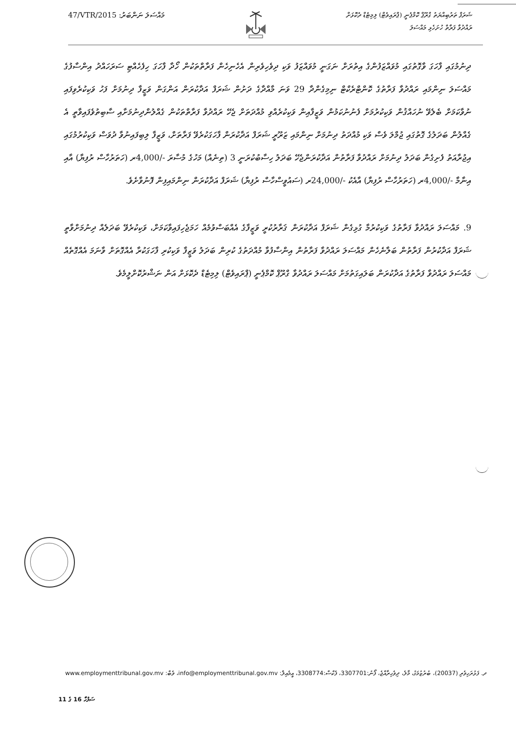47/VTR/2015 :މައްސަލަ ނަންބަރު
ޝަރަފް ތަރުބިއްޔަތު ގްރޫޕް ކޮމްޕެނީ (ޕްރައިވެޓް) ލިމިޓެޑް ދެކޮޅަށް
ރައްދުވާ ފަރާތް ހުށަހެޅި މައްސަލަ
ދިނުމުގައި ފާހަގަ ވާގޮތުގައި މުވައްޒަފުންގެ އިތުރަށް ނަގަނީ މުވައްޒަފު ވަކި ދިވެހިވެރިން އެހެނިހެން ފަރާތްތަކުން ހޯދާ ފާހަގަ ހިފެހެއްޓި ސަރަހައްދު އިންސާފުގެ މައްސަލަ ނިންމައި ރައްދުވާ ފަރާތުގެ ކޮންޓްރެކްޓް ނިމިގެންދާ 29 ވަނަ މާއްދާގެ ދަށުން ޝަރަފް އަދާކުރަން އަންގަން ވަޒީފާ ދިނުމަށް ފަހު ވަކިކުރެވިފައި ނުވާކަމަށް ބެލެވޭ ނުހައްޤުން ވަކިކުރުމަށް ފެނުނުކަމުން ވަޒީފާއިން ވަކިކުރެއްވި މުއްދަތަށް ޖެހޭ ރައްދުވާ ފަރާތްތަކުން ގެއްލުންދިނުމަށާއި ސާބިތުވެފައިވާތީ އެ ގެއްލުން ބަދަލުގެ ގޮތުގައި ޖުމްލަ ވެސް ވަކި މުއްދަތު ދިނުމަށް ނިންމައި ޒަރޫރީ ޝަރަފް އަދާކުރަން ފާހަގަކުރެވޭ ފަރާތަށް، ވަޒީފާ ލިބިފައިނުވާ ދުވަސް ވަކިކުރުމުގައި އިޖުރާއަތު ފެށިގެން ބަދަލު ދިނުމަށް ރައްދުވާ ފަރާތުން އަދާކުރަންޖެހޭ ބަދަލު ހިސާބުކުރަނީ 3 (ތިނެއް) މަހުގެ މުސާރަ -/4,000ރ (ހަތަރުހާސް ރުފިޔާ) އާއި އިނާމާ -/4,000ރ (ހަތަރުހާސް ރުފިޔާ) އާއެކު -/24,000ރ (ސައުވީސްހާސް ރުފިޔާ) ޝަރަފް އަދާކުރަން ނިންމައިފިން ފޮނުވާށެވެ.
9. މައްސަލަ ރައްދުވާ ފަރާތުގެ ވަކިކުރުމާ ގުޅިގެން ޝަރަފް އަދާކުރަން ޤަރާރުކުރީ ވަޒީފާގެ އެއްބަސްވުމެއް ހަމަޖެހިފައިވާކަމަށް، ވަކިކުރެވޭ ބަދަލެއް ދިނުމަށްވާތީ ޝަރަފް އަދާކުރުން ފަރާތުން ބަލާނެހެން މައްސަލަ ރައްދުވާ ފަރާތުން އިންސާފުވާ މުއްދަތުގެ ކުރިން ބަދަލު ވަޒީފާ ވަކިކުރި ފާހަގަކުރާ އެއްގޮތަށް ވާނަމަ އެއްގޮތެއް މައްސަލަ ރައްދުވާ ފަރާތުގެ އަދާކުރަން ބަލައިގަތުމަށް މައްސަލަ ރައްދުވާ ގްރޫޕް ކޮމްޕެނީ (ޕްރައިވެޓް) ލިމިޓެޑް ދެކޮޅަށް އަން ނަޝްރުކޮށްލީމެވެ.
ދ. ފަޅުރަހިވެރި (20037)، ބުރުޒުމަގު، މާލެ، ދިވެހިރާއްޖެ، ފޯނު:3307701، ފެކްސް:3308774، އީމެއިލް: info@employmenttribunal.gov.mv، ވެބް: www.employmenttribunal.gov.mv
ސަފުހާ 16 ގެ 11